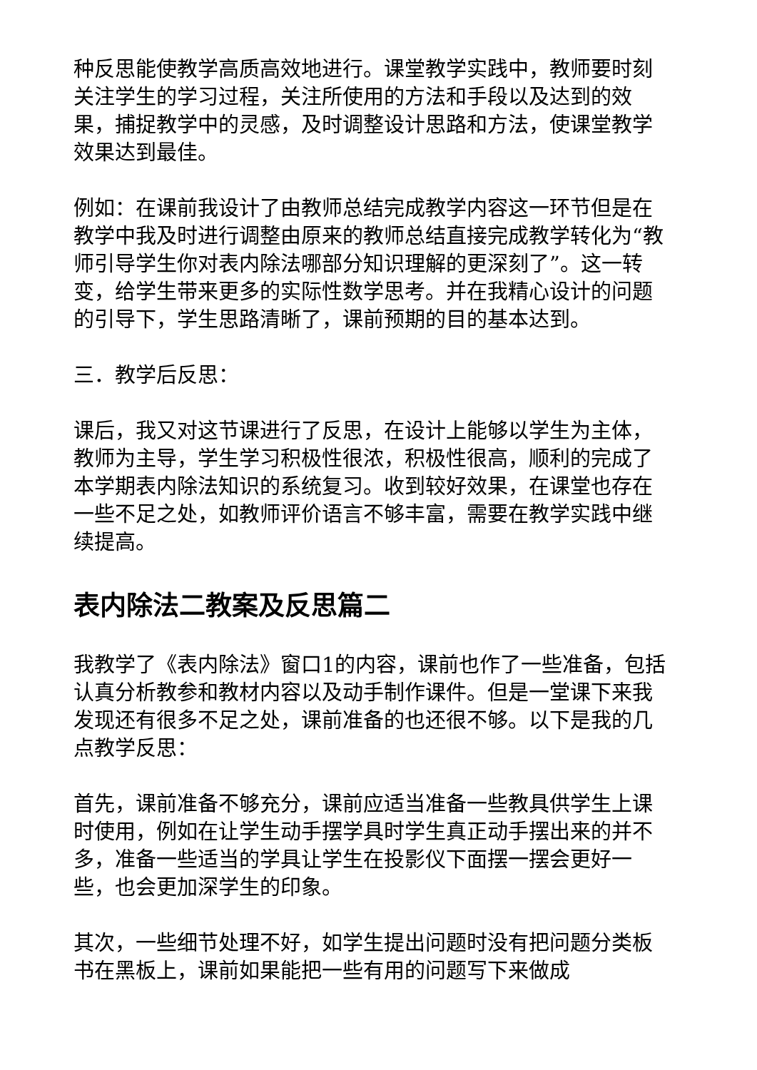种反思能使教学高质高效地进行。课堂教学实践中，教师要时刻关注学生的学习过程，关注所使用的方法和手段以及达到的效果，捕捉教学中的灵感，及时调整设计思路和方法，使课堂教学效果达到最佳。
例如：在课前我设计了由教师总结完成教学内容这一环节但是在教学中我及时进行调整由原来的教师总结直接完成教学转化为“教师引导学生你对表内除法哪部分知识理解的更深刻了”。这一转变，给学生带来更多的实际性数学思考。并在我精心设计的问题的引导下，学生思路清晰了，课前预期的目的基本达到。
三．教学后反思：
课后，我又对这节课进行了反思，在设计上能够以学生为主体，教师为主导，学生学习积极性很浓，积极性很高，顺利的完成了本学期表内除法知识的系统复习。收到较好效果，在课堂也存在一些不足之处，如教师评价语言不够丰富，需要在教学实践中继续提高。
表内除法二教案及反思篇二
我教学了《表内除法》窗口1的内容，课前也作了一些准备，包括认真分析教参和教材内容以及动手制作课件。但是一堂课下来我发现还有很多不足之处，课前准备的也还很不够。以下是我的几点教学反思：
首先，课前准备不够充分，课前应适当准备一些教具供学生上课时使用，例如在让学生动手摆学具时学生真正动手摆出来的并不多，准备一些适当的学具让学生在投影仪下面摆一摆会更好一些，也会更加深学生的印象。
其次，一些细节处理不好，如学生提出问题时没有把问题分类板书在黑板上，课前如果能把一些有用的问题写下来做成